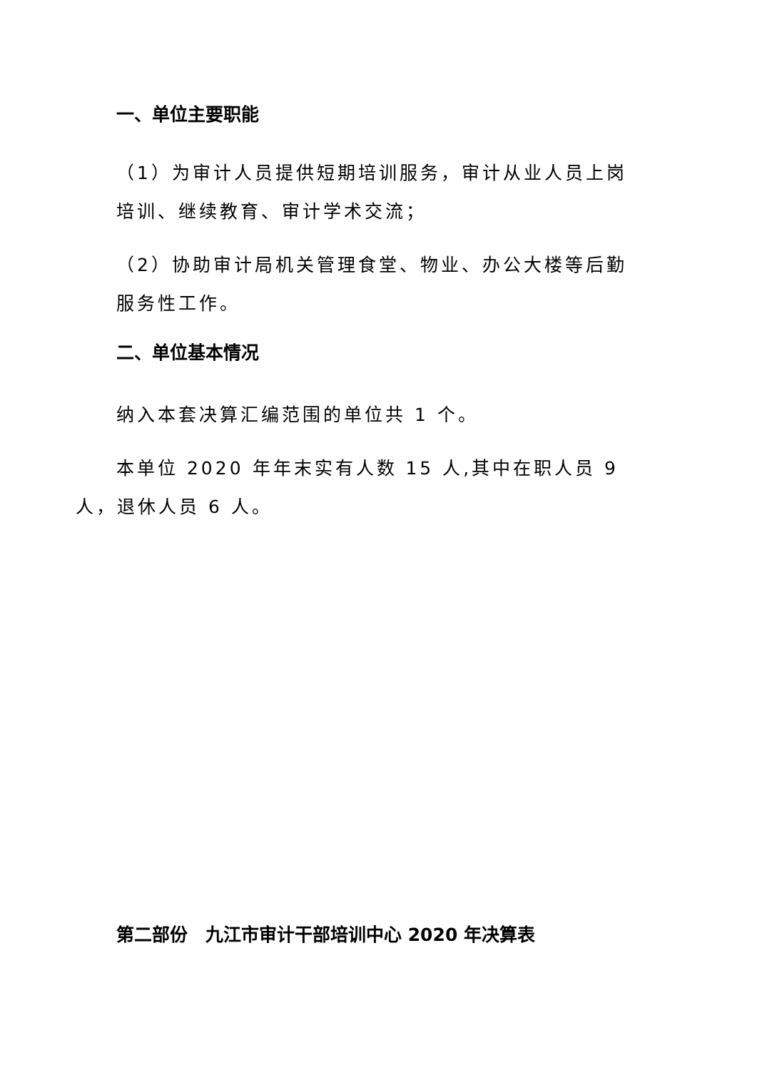一、单位主要职能
（1）为审计人员提供短期培训服务，审计从业人员上岗培训、继续教育、审计学术交流；
（2）协助审计局机关管理食堂、物业、办公大楼等后勤服务性工作。
二、单位基本情况
纳入本套决算汇编范围的单位共 1 个。
本单位 2020 年年末实有人数 15 人,其中在职人员 9 人，退休人员 6 人。
第二部份　九江市审计干部培训中心 2020 年决算表